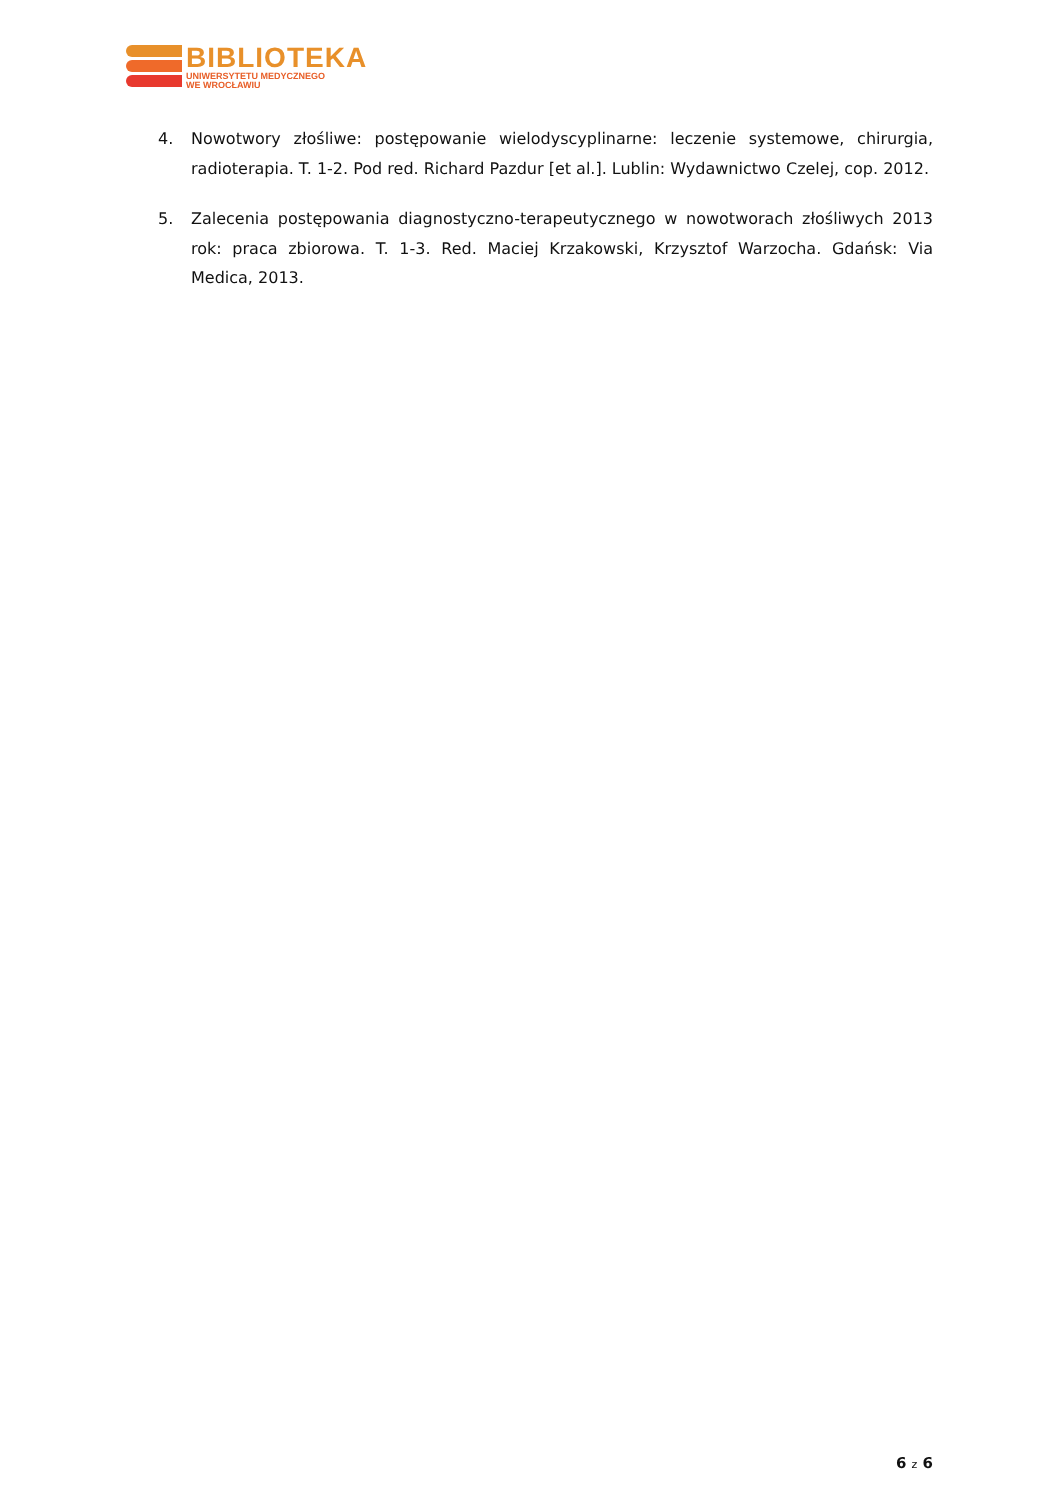BIBLIOTEKA
UNIWERSYTETU MEDYCZNEGO
WE WROCŁAWIU
4. Nowotwory złośliwe: postępowanie wielodyscyplinarne: leczenie systemowe, chirurgia, radioterapia. T. 1-2. Pod red. Richard Pazdur [et al.]. Lublin: Wydawnictwo Czelej, cop. 2012.
5. Zalecenia postępowania diagnostyczno-terapeutycznego w nowotworach złośliwych 2013 rok: praca zbiorowa. T. 1-3. Red. Maciej Krzakowski, Krzysztof Warzocha. Gdańsk: Via Medica, 2013.
6 z 6